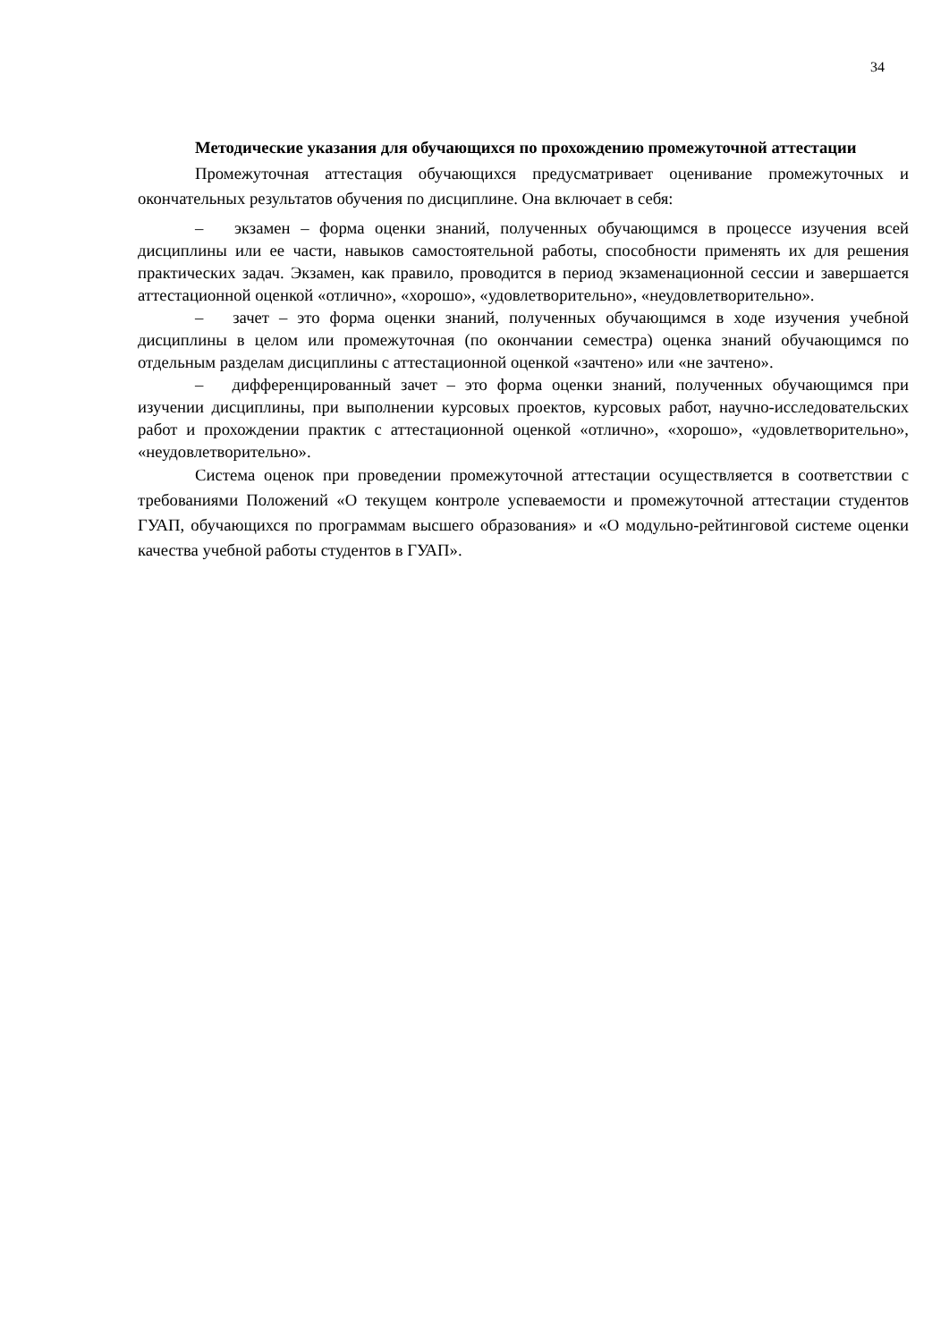34
Методические указания для обучающихся по прохождению промежуточной аттестации
Промежуточная аттестация обучающихся предусматривает оценивание промежуточных и окончательных результатов обучения по дисциплине. Она включает в себя:
– экзамен – форма оценки знаний, полученных обучающимся в процессе изучения всей дисциплины или ее части, навыков самостоятельной работы, способности применять их для решения практических задач. Экзамен, как правило, проводится в период экзаменационной сессии и завершается аттестационной оценкой «отлично», «хорошо», «удовлетворительно», «неудовлетворительно».
– зачет – это форма оценки знаний, полученных обучающимся в ходе изучения учебной дисциплины в целом или промежуточная (по окончании семестра) оценка знаний обучающимся по отдельным разделам дисциплины с аттестационной оценкой «зачтено» или «не зачтено».
– дифференцированный зачет – это форма оценки знаний, полученных обучающимся при изучении дисциплины, при выполнении курсовых проектов, курсовых работ, научно-исследовательских работ и прохождении практик с аттестационной оценкой «отлично», «хорошо», «удовлетворительно», «неудовлетворительно».
Система оценок при проведении промежуточной аттестации осуществляется в соответствии с требованиями Положений «О текущем контроле успеваемости и промежуточной аттестации студентов ГУАП, обучающихся по программам высшего образования» и «О модульно-рейтинговой системе оценки качества учебной работы студентов в ГУАП».